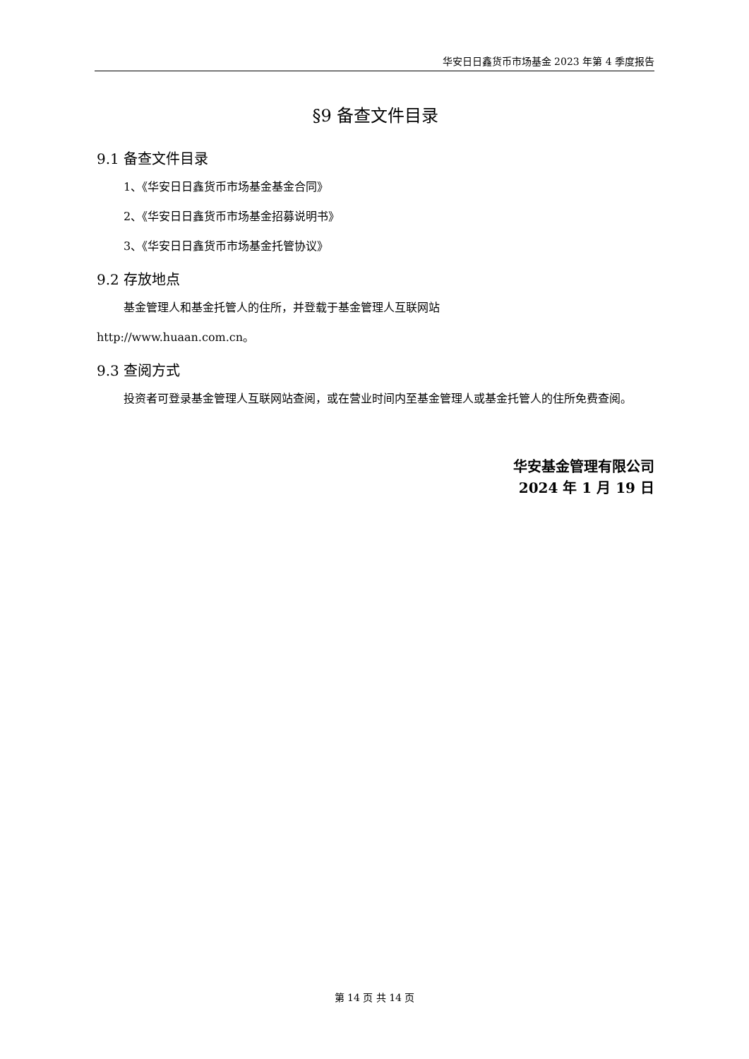华安日日鑫货币市场基金 2023 年第 4 季度报告
§9 备查文件目录
9.1 备查文件目录
1、《华安日日鑫货币市场基金基金合同》
2、《华安日日鑫货币市场基金招募说明书》
3、《华安日日鑫货币市场基金托管协议》
9.2 存放地点
基金管理人和基金托管人的住所，并登载于基金管理人互联网站
http://www.huaan.com.cn。
9.3 查阅方式
投资者可登录基金管理人互联网站查阅，或在营业时间内至基金管理人或基金托管人的住所免费查阅。
华安基金管理有限公司
2024 年 1 月 19 日
第 14 页 共 14 页